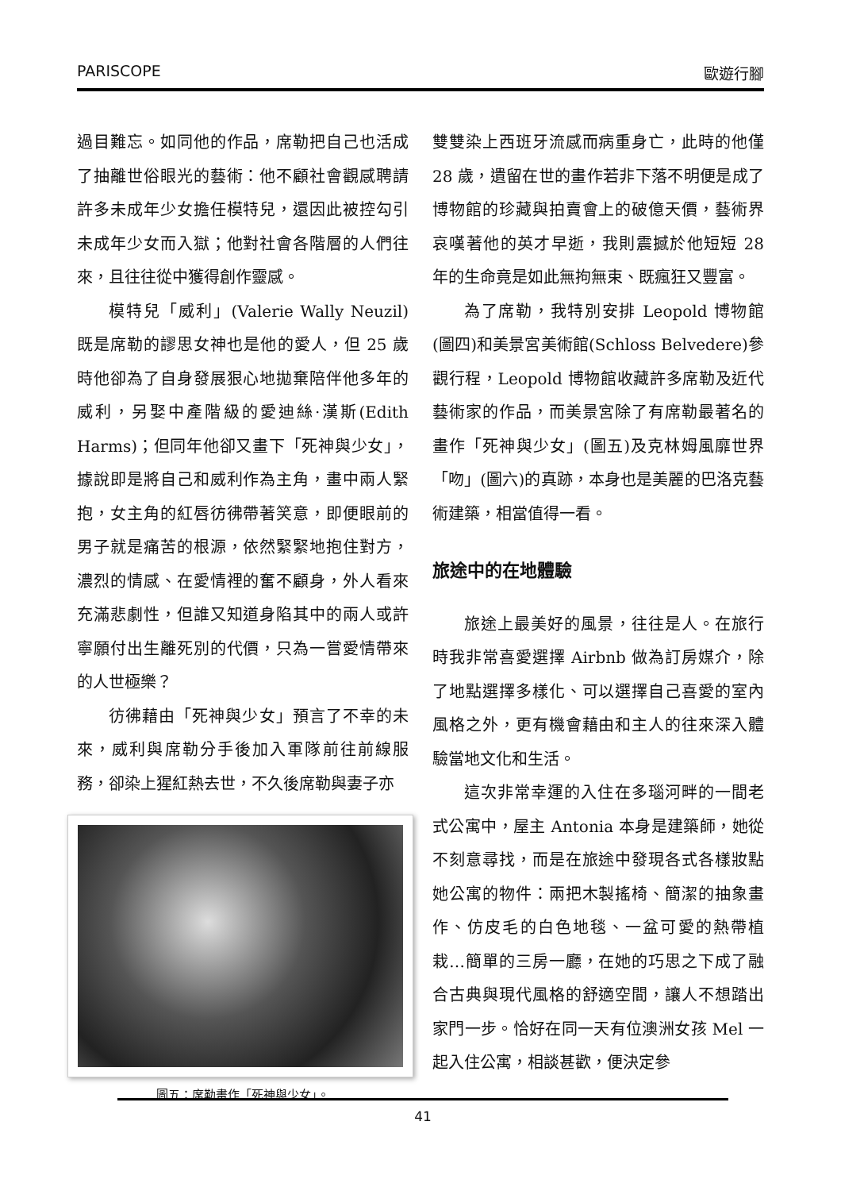PARISCOPE 歐遊行腳
過目難忘。如同他的作品，席勒把自己也活成了抽離世俗眼光的藝術：他不顧社會觀感聘請許多未成年少女擔任模特兒，還因此被控勾引未成年少女而入獄；他對社會各階層的人們往來，且往往從中獲得創作靈感。
模特兒「威利」(Valerie Wally Neuzil)既是席勒的謬思女神也是他的愛人，但 25 歲時他卻為了自身發展狠心地拋棄陪伴他多年的威利，另娶中產階級的愛迪絲·漢斯(Edith Harms)；但同年他卻又畫下「死神與少女」，據說即是將自己和威利作為主角，畫中兩人緊抱，女主角的紅唇彷彿帶著笑意，即便眼前的男子就是痛苦的根源，依然緊緊地抱住對方，濃烈的情感、在愛情裡的奮不顧身，外人看來充滿悲劇性，但誰又知道身陷其中的兩人或許寧願付出生離死別的代價，只為一嘗愛情帶來的人世極樂？
彷彿藉由「死神與少女」預言了不幸的未來，威利與席勒分手後加入軍隊前往前線服務，卻染上猩紅熱去世，不久後席勒與妻子亦
圖五：席勒畫作「死神與少女」。
雙雙染上西班牙流感而病重身亡，此時的他僅 28 歲，遺留在世的畫作若非下落不明便是成了博物館的珍藏與拍賣會上的破億天價，藝術界哀嘆著他的英才早逝，我則震撼於他短短 28 年的生命竟是如此無拘無束、既瘋狂又豐富。
為了席勒，我特別安排 Leopold 博物館(圖四)和美景宮美術館(Schloss Belvedere)參觀行程，Leopold 博物館收藏許多席勒及近代藝術家的作品，而美景宮除了有席勒最著名的畫作「死神與少女」(圖五)及克林姆風靡世界「吻」(圖六)的真跡，本身也是美麗的巴洛克藝術建築，相當值得一看。
旅途中的在地體驗
旅途上最美好的風景，往往是人。在旅行時我非常喜愛選擇 Airbnb 做為訂房媒介，除了地點選擇多樣化、可以選擇自己喜愛的室內風格之外，更有機會藉由和主人的往來深入體驗當地文化和生活。
這次非常幸運的入住在多瑙河畔的一間老式公寓中，屋主 Antonia 本身是建築師，她從不刻意尋找，而是在旅途中發現各式各樣妝點她公寓的物件：兩把木製搖椅、簡潔的抽象畫作、仿皮毛的白色地毯、一盆可愛的熱帶植栽…簡單的三房一廳，在她的巧思之下成了融合古典與現代風格的舒適空間，讓人不想踏出家門一步。恰好在同一天有位澳洲女孩 Mel 一起入住公寓，相談甚歡，便決定參
41